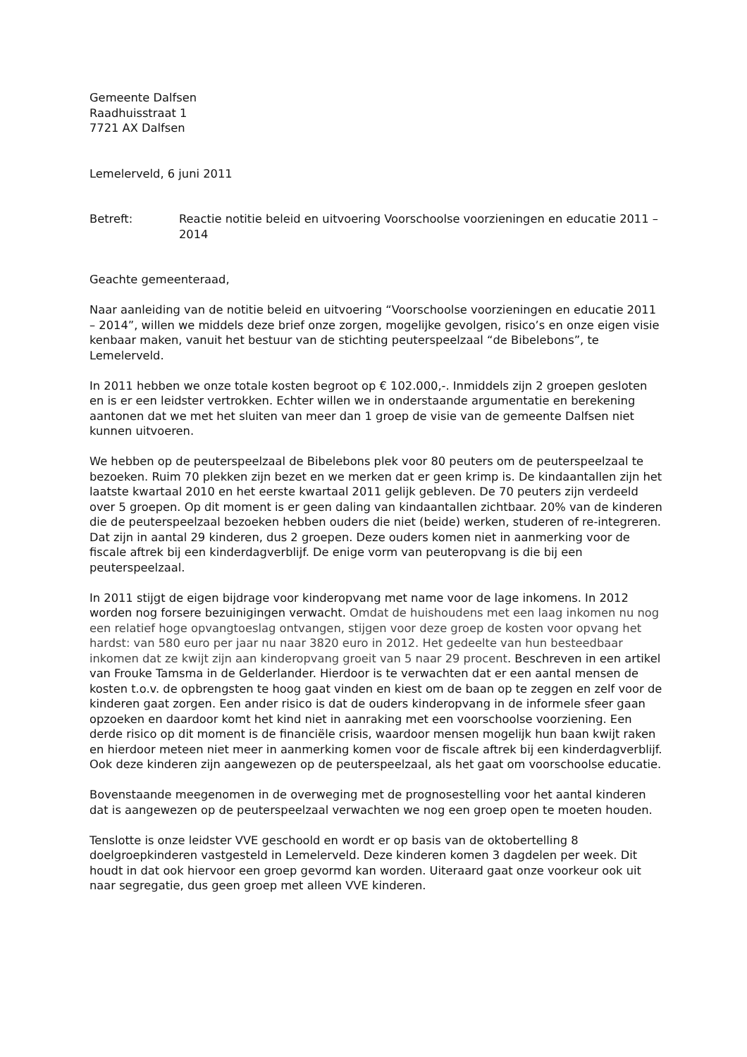Gemeente Dalfsen
Raadhuisstraat 1
7721 AX Dalfsen
Lemelerveld, 6 juni 2011
Betreft: Reactie notitie beleid en uitvoering Voorschoolse voorzieningen en educatie 2011 – 2014
Geachte gemeenteraad,
Naar aanleiding van de notitie beleid en uitvoering “Voorschoolse voorzieningen en educatie 2011 – 2014”, willen we middels deze brief onze zorgen, mogelijke gevolgen, risico’s en onze eigen visie kenbaar maken, vanuit het bestuur van de stichting peuterspeelzaal “de Bibelebons”, te Lemelerveld.
In 2011 hebben we onze totale kosten begroot op € 102.000,-. Inmiddels zijn 2 groepen gesloten en is er een leidster vertrokken. Echter willen we in onderstaande argumentatie en berekening aantonen dat we met het sluiten van meer dan 1 groep de visie van de gemeente Dalfsen niet kunnen uitvoeren.
We hebben op de peuterspeelzaal de Bibelebons plek voor 80 peuters om de peuterspeelzaal te bezoeken. Ruim 70 plekken zijn bezet en we merken dat er geen krimp is. De kindaantallen zijn het laatste kwartaal 2010 en het eerste kwartaal 2011 gelijk gebleven. De 70 peuters zijn verdeeld over 5 groepen. Op dit moment is er geen daling van kindaantallen zichtbaar. 20% van de kinderen die de peuterspeelzaal bezoeken hebben ouders die niet (beide) werken, studeren of re-integreren. Dat zijn in aantal 29 kinderen, dus 2 groepen. Deze ouders komen niet in aanmerking voor de fiscale aftrek bij een kinderdagverblijf. De enige vorm van peuteropvang is die bij een peuterspeelzaal.
In 2011 stijgt de eigen bijdrage voor kinderopvang met name voor de lage inkomens. In 2012 worden nog forsere bezuinigingen verwacht. Omdat de huishoudens met een laag inkomen nu nog een relatief hoge opvangtoeslag ontvangen, stijgen voor deze groep de kosten voor opvang het hardst: van 580 euro per jaar nu naar 3820 euro in 2012. Het gedeelte van hun besteedbaar inkomen dat ze kwijt zijn aan kinderopvang groeit van 5 naar 29 procent. Beschreven in een artikel van Frouke Tamsma in de Gelderlander. Hierdoor is te verwachten dat er een aantal mensen de kosten t.o.v. de opbrengsten te hoog gaat vinden en kiest om de baan op te zeggen en zelf voor de kinderen gaat zorgen. Een ander risico is dat de ouders kinderopvang in de informele sfeer gaan opzoeken en daardoor komt het kind niet in aanraking met een voorschoolse voorziening. Een derde risico op dit moment is de financiële crisis, waardoor mensen mogelijk hun baan kwijt raken en hierdoor meteen niet meer in aanmerking komen voor de fiscale aftrek bij een kinderdagverblijf. Ook deze kinderen zijn aangewezen op de peuterspeelzaal, als het gaat om voorschoolse educatie.
Bovenstaande meegenomen in de overweging met de prognosestelling voor het aantal kinderen dat is aangewezen op de peuterspeelzaal verwachten we nog een groep open te moeten houden.
Tenslotte is onze leidster VVE geschoold en wordt er op basis van de oktobertelling 8 doelgroepkinderen vastgesteld in Lemelerveld. Deze kinderen komen 3 dagdelen per week. Dit houdt in dat ook hiervoor een groep gevormd kan worden. Uiteraard gaat onze voorkeur ook uit naar segregatie, dus geen groep met alleen VVE kinderen.